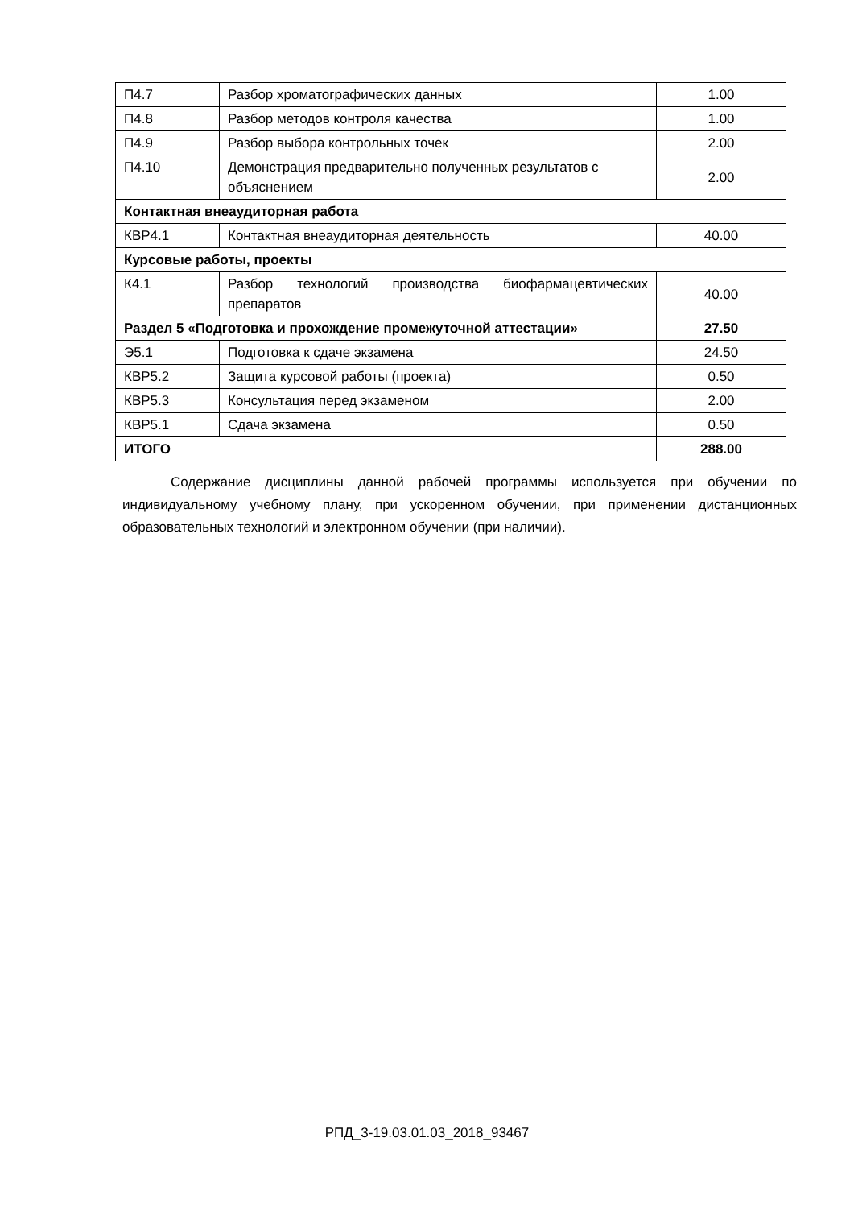| П4.7 | Разбор хроматографических данных | 1.00 |
| П4.8 | Разбор методов контроля качества | 1.00 |
| П4.9 | Разбор выбора контрольных точек | 2.00 |
| П4.10 | Демонстрация предварительно полученных результатов с объяснением | 2.00 |
| Контактная внеаудиторная работа | | |
| КВР4.1 | Контактная внеаудиторная деятельность | 40.00 |
| Курсовые работы, проекты | | |
| К4.1 | Разбор технологий производства биофармацевтических препаратов | 40.00 |
| Раздел 5 «Подготовка и прохождение промежуточной аттестации» | | 27.50 |
| Э5.1 | Подготовка к сдаче экзамена | 24.50 |
| КВР5.2 | Защита курсовой работы (проекта) | 0.50 |
| КВР5.3 | Консультация перед экзаменом | 2.00 |
| КВР5.1 | Сдача экзамена | 0.50 |
| ИТОГО | | 288.00 |
Содержание дисциплины данной рабочей программы используется при обучении по индивидуальному учебному плану, при ускоренном обучении, при применении дистанционных образовательных технологий и электронном обучении (при наличии).
РПД_3-19.03.01.03_2018_93467